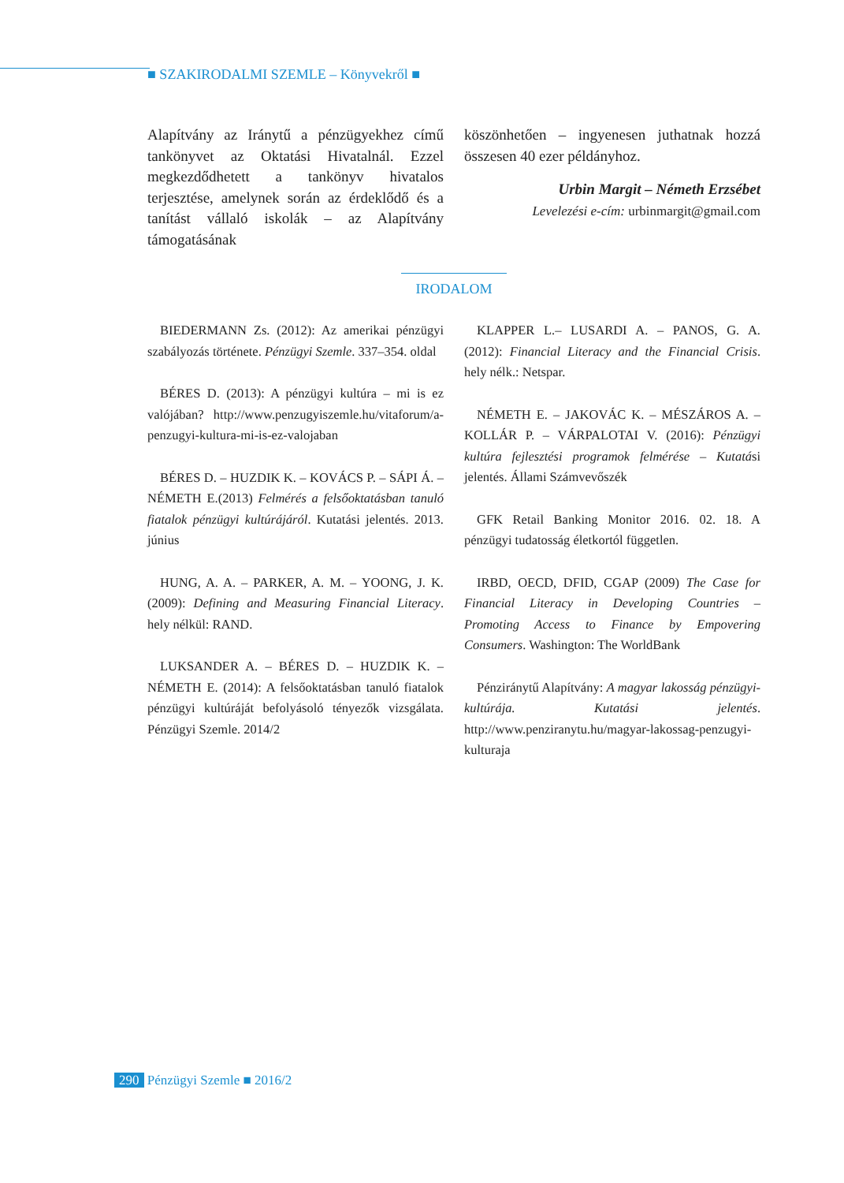■ SZAKIRODALMI SZEMLE – Könyvekről ■
Alapítvány az Iránytű a pénzügyekhez című tankönyvet az Oktatási Hivatalnál. Ezzel megkezdődhetett a tankönyv hivatalos terjesztése, amelynek során az érdeklődő és a tanítást vállaló iskolák – az Alapítvány támogatásának
köszönhetően – ingyenesen juthatnak hozzá összesen 40 ezer példányhoz.
Urbin Margit – Németh Erzsébet
Levelezési e-cím: urbinmargit@gmail.com
IRODALOM
BIEDERMANN Zs. (2012): Az amerikai pénzügyi szabályozás története. Pénzügyi Szemle. 337–354. oldal
BÉRES D. (2013): A pénzügyi kultúra – mi is ez valójában? http://www.penzugyiszemle.hu/vitaforum/a-penzugyi-kultura-mi-is-ez-valojaban
BÉRES D. – HUZDIK K. – KOVÁCS P. – SÁPI Á. – NÉMETH E.(2013) Felmérés a felsőoktatásban tanuló fiatalok pénzügyi kultúrájáról. Kutatási jelentés. 2013. június
HUNG, A. A. – PARKER, A. M. – YOONG, J. K. (2009): Defining and Measuring Financial Literacy. hely nélkül: RAND.
LUKSANDER A. – BÉRES D. – HUZDIK K. – NÉMETH E. (2014): A felsőoktatásban tanuló fiatalok pénzügyi kultúráját befolyásoló tényezők vizsgálata. Pénzügyi Szemle. 2014/2
KLAPPER L.– LUSARDI A. – PANOS, G. A. (2012): Financial Literacy and the Financial Crisis. hely nélk.: Netspar.
NÉMETH E. – JAKOVÁC K. – MÉSZÁROS A. – KOLLÁR P. – VÁRPALOTAI V. (2016): Pénzügyi kultúra fejlesztési programok felmérése – Kutatási jelentés. Állami Számvevőszék
GFK Retail Banking Monitor 2016. 02. 18. A pénzügyi tudatosság életkortól független.
IRBD, OECD, DFID, CGAP (2009) The Case for Financial Literacy in Developing Countries – Promoting Access to Finance by Empovering Consumers. Washington: The WorldBank
Pénziránytű Alapítvány: A magyar lakosság pénzügyi-kultúrája. Kutatási jelentés. http://www.penziranytu.hu/magyar-lakossag-penzugyi-kulturaja
290 Pénzügyi Szemle ■ 2016/2